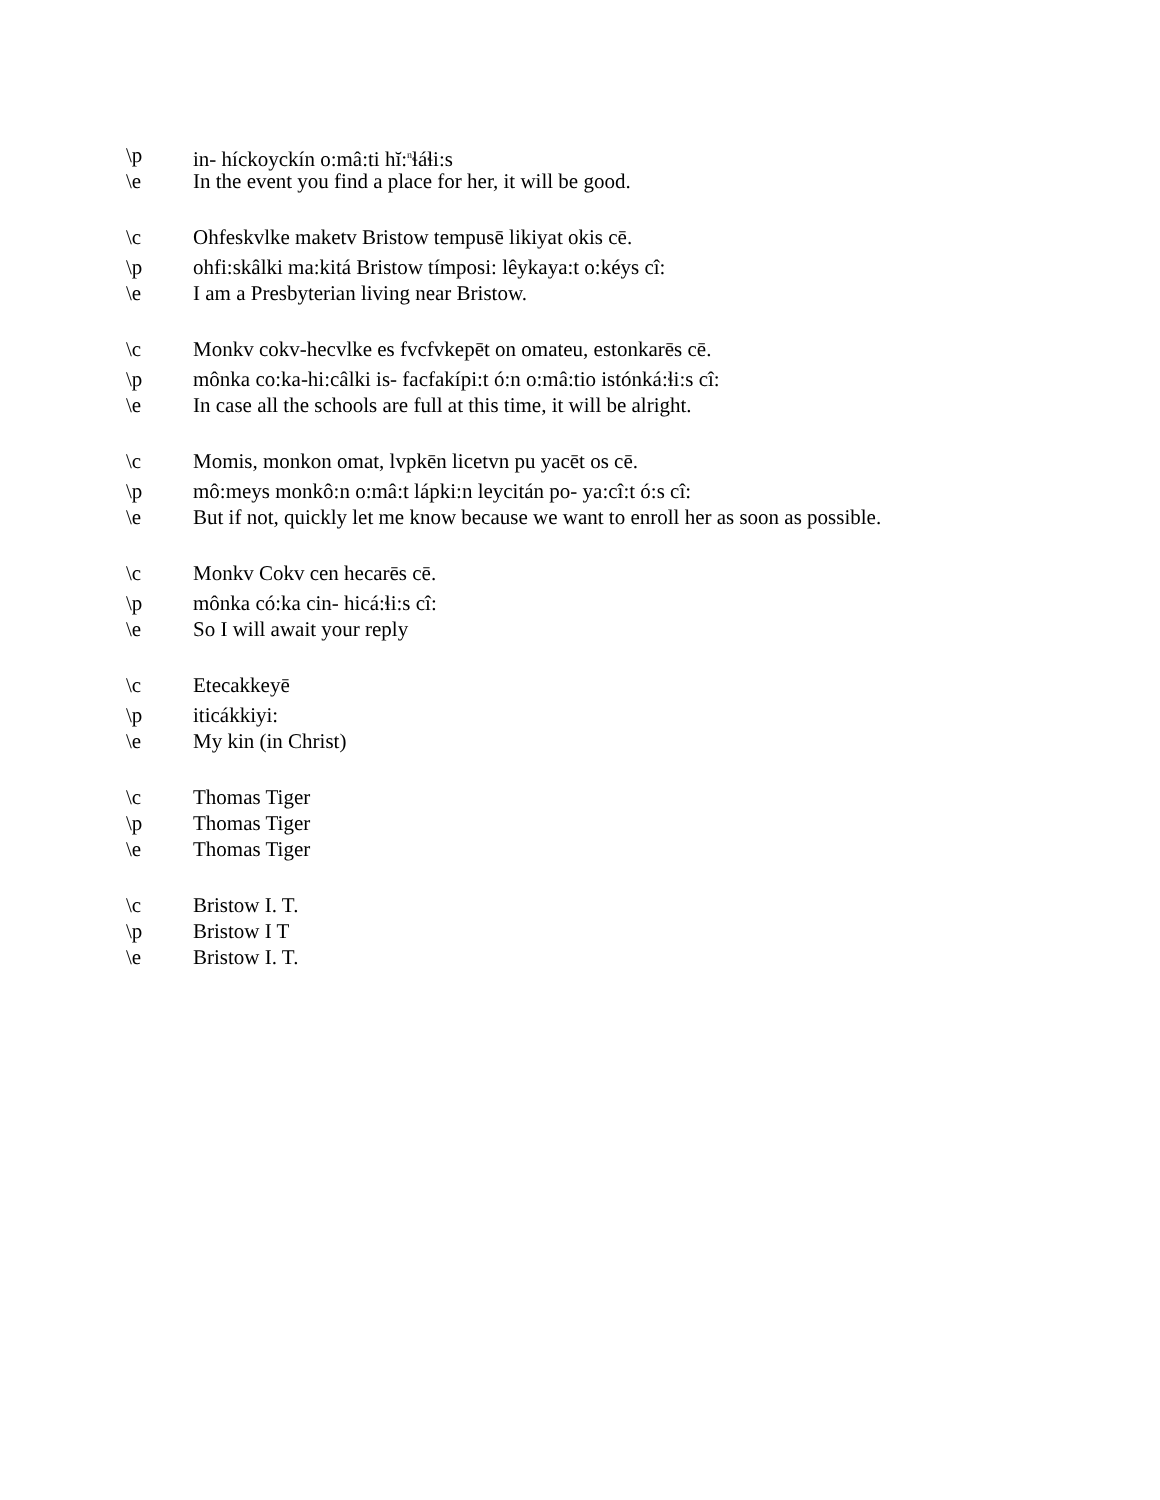\p in- híckoyckín o:mâ:ti hĭ:<sup>n</sup>ɬáɬi:s
\e In the event you find a place for her, it will be good.
\c Ohfeskvlke maketv Bristow tempusē likiyat okis cē.
\p ohfi:skâlki ma:kitá Bristow tímposi: lêykaya:t o:kéys cî:
\e I am a Presbyterian living near Bristow.
\c Monkv cokv-hecvlke es fvcfvkepēt on omateu, estonkarēs cē.
\p mônka co:ka-hi:câlki is- facfakípi:t ó:n o:mâ:tio istónká:ɬi:s cî:
\e In case all the schools are full at this time, it will be alright.
\c Momis, monkon omat, lvpkēn licetvn pu yacēt os cē.
\p mô:meys monkô:n o:mâ:t lápki:n leycitán po- ya:cî:t ó:s cî:
\e But if not, quickly let me know because we want to enroll her as soon as possible.
\c Monkv Cokv cen hecarēs cē.
\p mônka có:ka cin- hicá:ɬi:s cî:
\e So I will await your reply
\c Etecakkeyē
\p iticákkiyi:
\e My kin (in Christ)
\c Thomas Tiger
\p Thomas Tiger
\e Thomas Tiger
\c Bristow I. T.
\p Bristow I T
\e Bristow I. T.